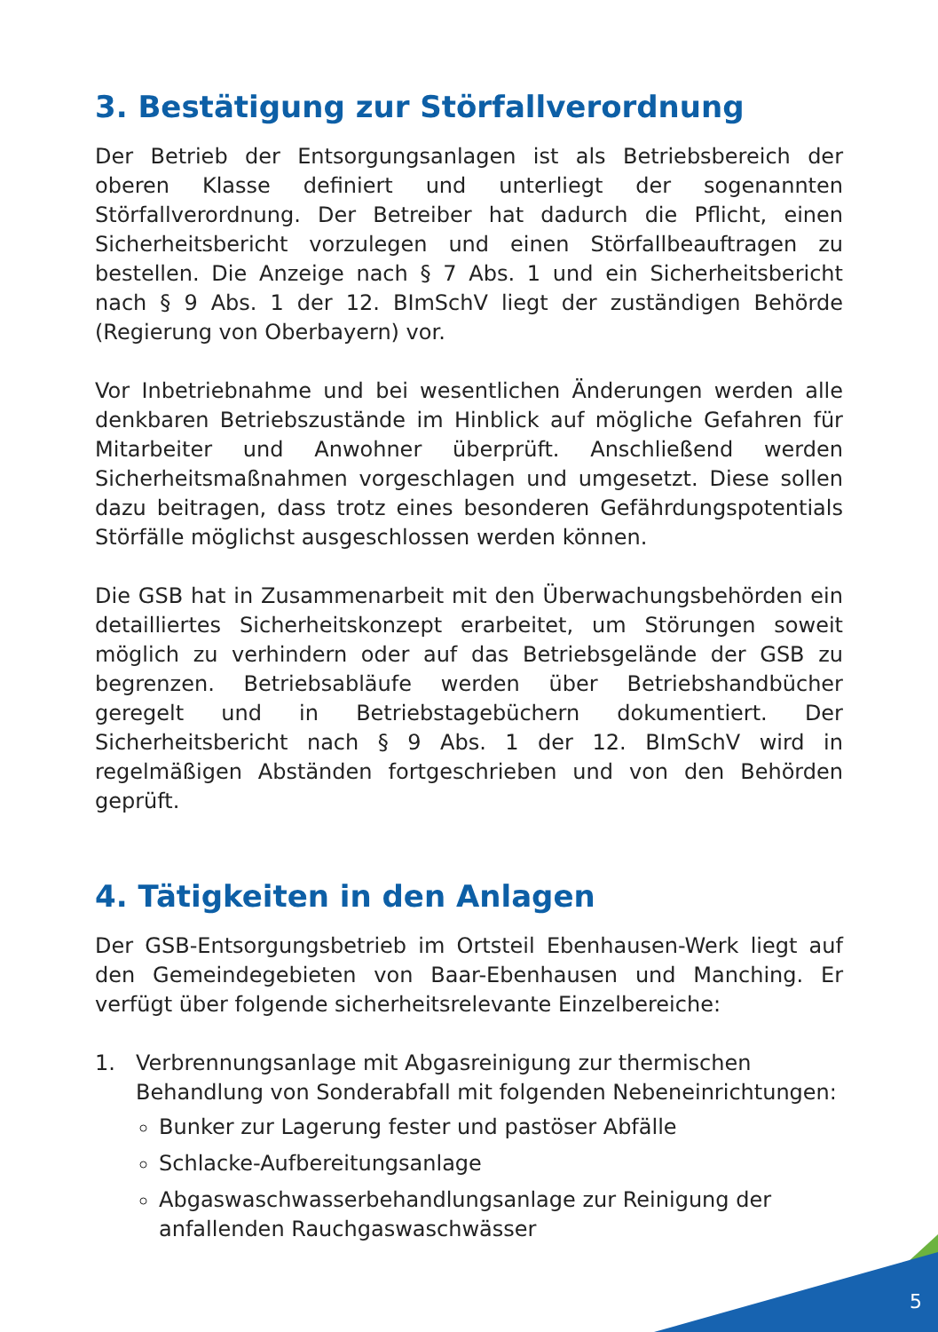3. Bestätigung zur Störfallverordnung
Der Betrieb der Entsorgungsanlagen ist als Betriebsbereich der oberen Klasse definiert und unterliegt der sogenannten Störfallverordnung. Der Betreiber hat dadurch die Pflicht, einen Sicherheitsbericht vorzulegen und einen Störfallbeauftragen zu bestellen. Die Anzeige nach § 7 Abs. 1 und ein Sicherheitsbericht nach § 9 Abs. 1 der 12. BImSchV liegt der zuständigen Behörde (Regierung von Oberbayern) vor.
Vor Inbetriebnahme und bei wesentlichen Änderungen werden alle denkbaren Betriebszustände im Hinblick auf mögliche Gefahren für Mitarbeiter und Anwohner überprüft. Anschließend werden Sicherheitsmaßnahmen vorgeschlagen und umgesetzt. Diese sollen dazu beitragen, dass trotz eines besonderen Gefährdungspotentials Störfälle möglichst ausgeschlossen werden können.
Die GSB hat in Zusammenarbeit mit den Überwachungsbehörden ein detailliertes Sicherheitskonzept erarbeitet, um Störungen soweit möglich zu verhindern oder auf das Betriebsgelände der GSB zu begrenzen. Betriebsabläufe werden über Betriebshandbücher geregelt und in Betriebstagebüchern dokumentiert. Der Sicherheitsbericht nach § 9 Abs. 1 der 12. BImSchV wird in regelmäßigen Abständen fortgeschrieben und von den Behörden geprüft.
4. Tätigkeiten in den Anlagen
Der GSB-Entsorgungsbetrieb im Ortsteil Ebenhausen-Werk liegt auf den Gemeindegebieten von Baar-Ebenhausen und Manching. Er verfügt über folgende sicherheitsrelevante Einzelbereiche:
1. Verbrennungsanlage mit Abgasreinigung zur thermischen Behandlung von Sonderabfall mit folgenden Nebeneinrichtungen:
Bunker zur Lagerung fester und pastöser Abfälle
Schlacke-Aufbereitungsanlage
Abgaswaschwasserbehandlungsanlage zur Reinigung der anfallenden Rauchgaswaschwässer
5